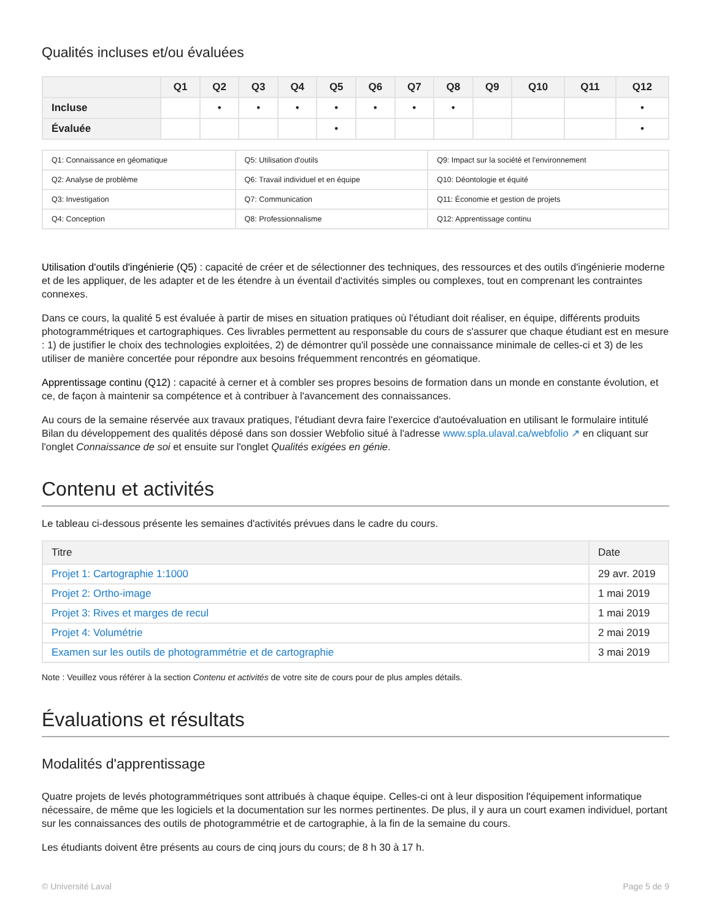Qualités incluses et/ou évaluées
| | Q1 | Q2 | Q3 | Q4 | Q5 | Q6 | Q7 | Q8 | Q9 | Q10 | Q11 | Q12 |
| --- | --- | --- | --- | --- | --- | --- | --- | --- | --- | --- | --- | --- |
| Incluse | | • | • | • | • | • | • | • | | | | • |
| Évaluée | | | | | • | | | | | | | • |
| Q1: Connaissance en géomatique | Q5: Utilisation d'outils | Q9: Impact sur la société et l'environnement |
| Q2: Analyse de problème | Q6: Travail individuel et en équipe | Q10: Déontologie et équité |
| Q3: Investigation | Q7: Communication | Q11: Économie et gestion de projets |
| Q4: Conception | Q8: Professionnalisme | Q12: Apprentissage continu |
Utilisation d'outils d'ingénierie (Q5) : capacité de créer et de sélectionner des techniques, des ressources et des outils d'ingénierie moderne et de les appliquer, de les adapter et de les étendre à un éventail d'activités simples ou complexes, tout en comprenant les contraintes connexes.
Dans ce cours, la qualité 5 est évaluée à partir de mises en situation pratiques où l'étudiant doit réaliser, en équipe, différents produits photogrammétriques et cartographiques. Ces livrables permettent au responsable du cours de s'assurer que chaque étudiant est en mesure : 1) de justifier le choix des technologies exploitées, 2) de démontrer qu'il possède une connaissance minimale de celles-ci et 3) de les utiliser de manière concertée pour répondre aux besoins fréquemment rencontrés en géomatique.
Apprentissage continu (Q12) : capacité à cerner et à combler ses propres besoins de formation dans un monde en constante évolution, et ce, de façon à maintenir sa compétence et à contribuer à l'avancement des connaissances.
Au cours de la semaine réservée aux travaux pratiques, l'étudiant devra faire l'exercice d'autoévaluation en utilisant le formulaire intitulé Bilan du développement des qualités déposé dans son dossier Webfolio situé à l'adresse www.spla.ulaval.ca/webfolio ↗ en cliquant sur l'onglet Connaissance de soi et ensuite sur l'onglet Qualités exigées en génie.
Contenu et activités
Le tableau ci-dessous présente les semaines d'activités prévues dans le cadre du cours.
| Titre | Date |
| --- | --- |
| Projet 1: Cartographie 1:1000 | 29 avr. 2019 |
| Projet 2: Ortho-image | 1 mai 2019 |
| Projet 3: Rives et marges de recul | 1 mai 2019 |
| Projet 4: Volumétrie | 2 mai 2019 |
| Examen sur les outils de photogrammétrie et de cartographie | 3 mai 2019 |
Note : Veuillez vous référer à la section Contenu et activités de votre site de cours pour de plus amples détails.
Évaluations et résultats
Modalités d'apprentissage
Quatre projets de levés photogrammétriques sont attribués à chaque équipe. Celles-ci ont à leur disposition l'équipement informatique nécessaire, de même que les logiciels et la documentation sur les normes pertinentes. De plus, il y aura un court examen individuel, portant sur les connaissances des outils de photogrammétrie et de cartographie, à la fin de la semaine du cours.
Les étudiants doivent être présents au cours de cinq jours du cours; de 8 h 30 à 17 h.
© Université Laval Page 5 de 9